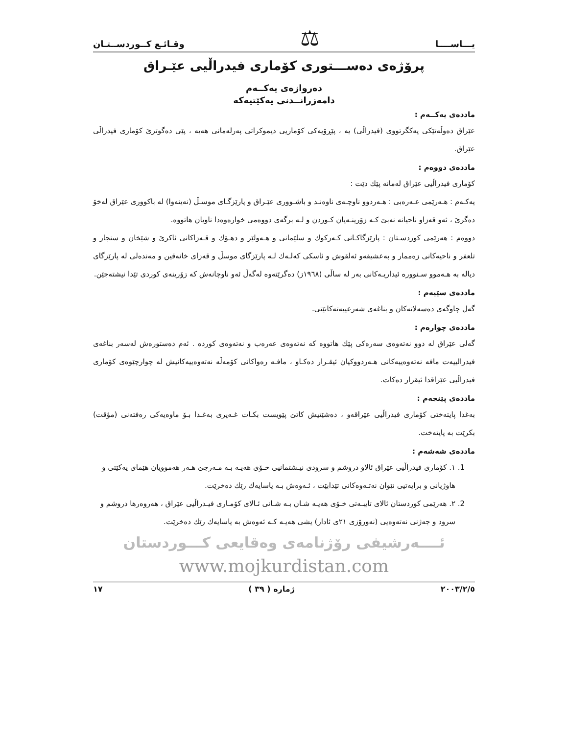یـــاســــا ⚖ وقـائـع كــوردســتـان
پرۆژەی دەســـتوری كۆماری فیدراڵیی عێـراق
دەروازەی یەكــەم
دامەزرانــدنی یەكێتیەكە
ماددەی یەكــەم :
عێراق دەوڵەتێكی یەكگرتووی (فیدراڵی) یە ، پێڕۆیەكی كۆماریی دیموكراتی پەرلەمانی هەیە ، پێی دەگوترێ كۆماری فیدراڵی عێراق.
ماددەی دووەم :
كۆماری فیدراڵیی عێراق لەمانە پێك دێت :
یەكـەم : هـەرێمی عـەرەبی : هـەردوو ناوچـەی ناوەنـد و باشـووری عێـراق و پارێزگـای موسـڵ (نەینەوا) لە باكووری عێراق لەخۆ دەگرێ ، ئەو قەزاو ناحیانە نەبێ كـە زۆرینـەیان كـوردن و لـە برگەی دووەمی خوارەوەدا ناویان هاتووە.
دووەم : هەرێمی كوردسـتان : پارێزگاكـانی كـەركوك و سلێمانی و هـەولێر و دهـۆك و قـەزاكانی ئاكرێ و شێخان و سنجار و تلعفر و ناحیەكانی زەممار و بەعشیقەو ئەلقوش و ئاسكی كەلـەك لـە پارێزگای موسڵ و قەزای خانەقین و مەندەلی لە پارێزگای دیالە بە هـەموو سـنوورە ئیداریـەكانی بەر لە ساڵی (١٩٦٨ز) دەگرێتەوە لەگەڵ ئەو ناوچانەش كە زۆرینەی كوردی تێدا نیشتەجێن.
ماددەی سێیەم :
گەل چاوگەی دەسەلاتەكان و بناغەی شەرعییەتەكانێتی.
ماددەی چوارەم :
گەلی عێراق لە دوو نەتەوەی سەرەكی پێك هاتووە كە نەتەوەی عەرەب و نەتەوەی كوردە . ئەم دەستورەش لەسەر بناغەی فیدرالییەت مافە نەتەوەییەكانی هـەردووكیان ئیقـرار دەكـاو ، مافـە رەواكانی كۆمەڵە نەتەوەییەكانیش لە چوارچێوەی كۆماری فیدراڵیی عێراقدا ئیقرار دەكات.
ماددەی پێنجەم :
بەغدا پایتەختی كۆماری فیدراڵیی عێراقەو ، دەشێتیش كاتێ پێویست بكـات غـەیری بەغـدا بـۆ ماوەیەكی رەفتەنی (مؤقت) بكرێت بە پایتەخت.
ماددەی شەشەم :
1. ١. كۆماری فیدراڵیی عێراق ئالاو دروشم و سرودی نیـشتمانیی خـۆی هەیـە بـە مـەرجێ هـەر هەموویان هێمای یەكێتی و هاوژیانی و برایەتیی نێوان نەتـەوەكانی تێدابێت ، ئـەوەش بـە یاسایەك رێك دەخرێت.
2. ٢. هەرێمی كوردستان ئالای تایبـەتی خـۆی هەیـە شـان بـە شـانی ئـالای كۆمـاری فیـدراڵیی عێراق ، هەروەرها دروشم و سرود و جەژنی نەتەوەیی (نەورۆزی ٢١ی ئادار) یشی هەیـە كـە ئەوەش بە یاسایەك رێك دەخرێت.
ئــــەرشیفی رۆژنامەی وەقایعی كـــوردستان
www.mojkurdistan.com
٢٠٠٣/٢/٥ ژمارە ( ٣٩ ) ١٧